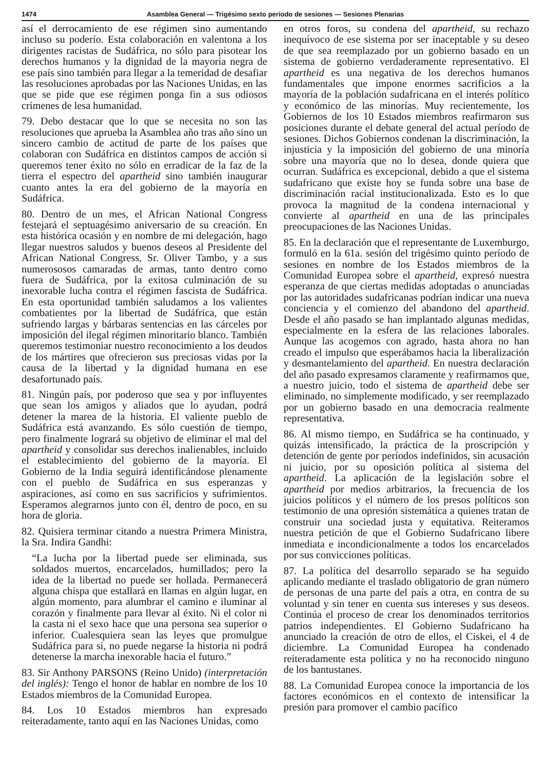1474 Asamblea General — Trigésimo sexto período de sesiones — Sesiones Plenarias
así el derrocamiento de ese régimen sino aumentando incluso su poderío. Esta colaboración en valentona a los dirigentes racistas de Sudáfrica, no sólo para pisotear los derechos humanos y la dignidad de la mayoría negra de ese país sino también para llegar a la temeridad de desafiar las resoluciones aprobadas por las Naciones Unidas, en las que se pide que ese régimen ponga fin a sus odiosos crímenes de lesa humanidad.
79. Debo destacar que lo que se necesita no son las resoluciones que aprueba la Asamblea año tras año sino un sincero cambio de actitud de parte de los países que colaboran con Sudáfrica en distintos campos de acción si queremos tener éxito no sólo en erradicar de la faz de la tierra el espectro del apartheid sino también inaugurar cuanto antes la era del gobierno de la mayoría en Sudáfrica.
80. Dentro de un mes, el African National Congress festejará el septuagésimo aniversario de su creación. En esta histórica ocasión y en nombre de mi delegación, hago llegar nuestros saludos y buenos deseos al Presidente del African National Congress, Sr. Oliver Tambo, y a sus numerososos camaradas de armas, tanto dentro como fuera de Sudáfrica, por la exitosa culminación de su inexorable lucha contra el régimen fascista de Sudáfrica. En esta oportunidad también saludamos a los valientes combatientes por la libertad de Sudáfrica, que están sufriendo largas y bárbaras sentencias en las cárceles por imposición del ilegal régimen minoritario blanco. También queremos testimoniar nuestro reconocimiento a los deudos de los mártires que ofrecieron sus preciosas vidas por la causa de la libertad y la dignidad humana en ese desafortunado país.
81. Ningún país, por poderoso que sea y por influyentes que sean los amigos y aliados que lo ayudan, podrá detener la marea de la historia. El valiente pueblo de Sudáfrica está avanzando. Es sólo cuestión de tiempo, pero finalmente logrará su objetivo de eliminar el mal del apartheid y consolidar sus derechos inalienables, incluido el establecimiento del gobierno de la mayoría. El Gobierno de la India seguirá identificándose plenamente con el pueblo de Sudáfrica en sus esperanzas y aspiraciones, así como en sus sacrificios y sufrimientos. Esperamos alegrarnos junto con él, dentro de poco, en su hora de gloria.
82. Quisiera terminar citando a nuestra Primera Ministra, la Sra. Indira Gandhi:
“La lucha por la libertad puede ser eliminada, sus soldados muertos, encarcelados, humillados; pero la idea de la libertad no puede ser hollada. Permanecerá alguna chispa que estallará en llamas en algún lugar, en algún momento, para alumbrar el camino e iluminar al corazón y finalmente para llevar al éxito. Ni el color ni la casta ni el sexo hace que una persona sea superior o inferior. Cualesquiera sean las leyes que promulgue Sudáfrica para sí, no puede negarse la historia ni podrá detenerse la marcha inexorable hacia el futuro.”
83. Sir Anthony PARSONS (Reino Unido) (interpretación del inglés): Tengo el honor de hablar en nombre de los 10 Estados miembros de la Comunidad Europea.
84. Los 10 Estados miembros han expresado reiteradamente, tanto aquí en las Naciones Unidas, como
en otros foros, su condena del apartheid, su rechazo inequívoco de ese sistema por ser inaceptable y su deseo de que sea reemplazado por un gobierno basado en un sistema de gobierno verdaderamente representativo. El apartheid es una negativa de los derechos humanos fundamentales que impone enormes sacrificios a la mayoría de la población sudafricana en el interés político y económico de las minorías. Muy recientemente, los Gobiernos de los 10 Estados miembros reafirmaron sus posiciones durante el debate general del actual período de sesiones. Dichos Gobiernos condenan la discriminación, la injusticia y la imposición del gobierno de una minoría sobre una mayoría que no lo desea, donde quiera que ocurran. Sudáfrica es excepcional, debido a que el sistema sudafricano que existe hoy se funda sobre una base de discriminación racial institucionalizada. Esto es lo que provoca la magnitud de la condena internacional y convierte al apartheid en una de las principales preocupaciones de las Naciones Unidas.
85. En la declaración que el representante de Luxemburgo, formuló en la 61a. sesión del trigésimo quinto período de sesiones en nombre de los Estados miembros de la Comunidad Europea sobre el apartheid, expresó nuestra esperanza de que ciertas medidas adoptadas o anunciadas por las autoridades sudafricanas podrían indicar una nueva conciencia y el comienzo del abandono del apartheid. Desde el año pasado se han implantado algunas medidas, especialmente en la esfera de las relaciones laborales. Aunque las acogemos con agrado, hasta ahora no han creado el impulso que esperábamos hacia la liberalización y desmantelamiento del apartheid. En nuestra declaración del año pasado expresamos claramente y reafirmamos que, a nuestro juicio, todo el sistema de apartheid debe ser eliminado, no simplemente modificado, y ser reemplazado por un gobierno basado en una democracia realmente representativa.
86. Al mismo tiempo, en Sudáfrica se ha continuado, y quizás intensificado, la práctica de la proscripción y detención de gente por períodos indefinidos, sin acusación ni juicio, por su oposición política al sistema del apartheid. La aplicación de la legislación sobre el apartheid por medios arbitrarios, la frecuencia de los juicios políticos y el número de los presos políticos son testimonio de una opresión sistemática a quienes tratan de construir una sociedad justa y equitativa. Reiteramos nuestra petición de que el Gobierno Sudafricano libere inmediata e incondicionalmente a todos los encarcelados por sus convicciones políticas.
87. La política del desarrollo separado se ha seguido aplicando mediante el traslado obligatorio de gran número de personas de una parte del país a otra, en contra de su voluntad y sin tener en cuenta sus intereses y sus deseos. Continúa el proceso de crear los denominados territorios patrios independientes. El Gobierno Sudafricano ha anunciado la creación de otro de ellos, el Ciskei, el 4 de diciembre. La Comunidad Europea ha condenado reiteradamente esta política y no ha reconocido ninguno de los bantustanes.
88. La Comunidad Europea conoce la importancia de los factores económicos en el contexto de intensificar la presión para promover el cambio pacífico